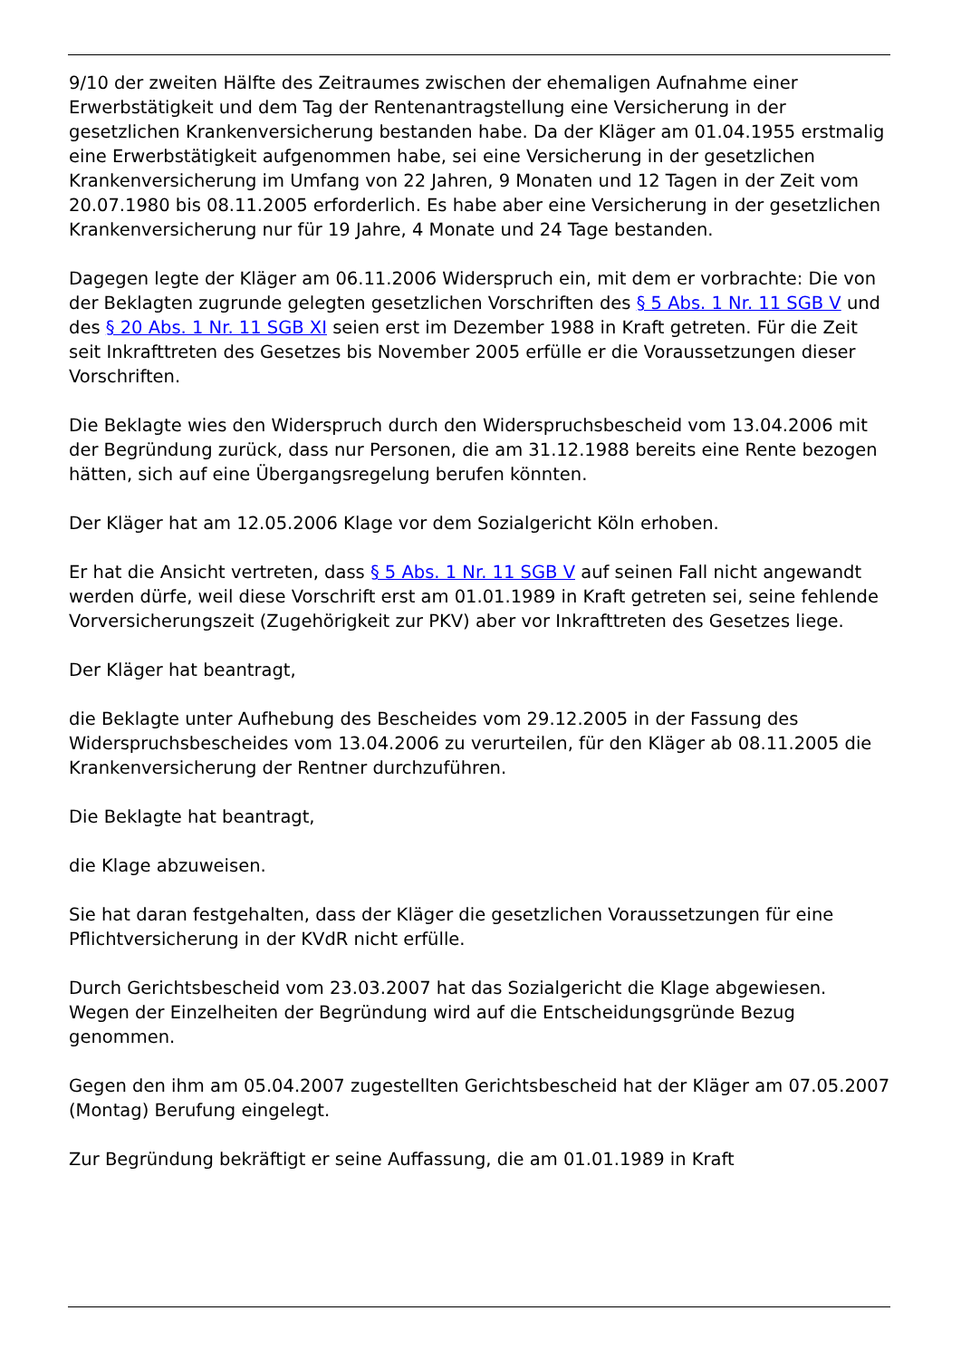9/10 der zweiten Hälfte des Zeitraumes zwischen der ehemaligen Aufnahme einer Erwerbstätigkeit und dem Tag der Rentenantragstellung eine Versicherung in der gesetzlichen Krankenversicherung bestanden habe. Da der Kläger am 01.04.1955 erstmalig eine Erwerbstätigkeit aufgenommen habe, sei eine Versicherung in der gesetzlichen Krankenversicherung im Umfang von 22 Jahren, 9 Monaten und 12 Tagen in der Zeit vom 20.07.1980 bis 08.11.2005 erforderlich. Es habe aber eine Versicherung in der gesetzlichen Krankenversicherung nur für 19 Jahre, 4 Monate und 24 Tage bestanden.
Dagegen legte der Kläger am 06.11.2006 Widerspruch ein, mit dem er vorbrachte: Die von der Beklagten zugrunde gelegten gesetzlichen Vorschriften des § 5 Abs. 1 Nr. 11 SGB V und des § 20 Abs. 1 Nr. 11 SGB XI seien erst im Dezember 1988 in Kraft getreten. Für die Zeit seit Inkrafttreten des Gesetzes bis November 2005 erfülle er die Voraussetzungen dieser Vorschriften.
Die Beklagte wies den Widerspruch durch den Widerspruchsbescheid vom 13.04.2006 mit der Begründung zurück, dass nur Personen, die am 31.12.1988 bereits eine Rente bezogen hätten, sich auf eine Übergangsregelung berufen könnten.
Der Kläger hat am 12.05.2006 Klage vor dem Sozialgericht Köln erhoben.
Er hat die Ansicht vertreten, dass § 5 Abs. 1 Nr. 11 SGB V auf seinen Fall nicht angewandt werden dürfe, weil diese Vorschrift erst am 01.01.1989 in Kraft getreten sei, seine fehlende Vorversicherungszeit (Zugehörigkeit zur PKV) aber vor Inkrafttreten des Gesetzes liege.
Der Kläger hat beantragt,
die Beklagte unter Aufhebung des Bescheides vom 29.12.2005 in der Fassung des Widerspruchsbescheides vom 13.04.2006 zu verurteilen, für den Kläger ab 08.11.2005 die Krankenversicherung der Rentner durchzuführen.
Die Beklagte hat beantragt,
die Klage abzuweisen.
Sie hat daran festgehalten, dass der Kläger die gesetzlichen Voraussetzungen für eine Pflichtversicherung in der KVdR nicht erfülle.
Durch Gerichtsbescheid vom 23.03.2007 hat das Sozialgericht die Klage abgewiesen. Wegen der Einzelheiten der Begründung wird auf die Entscheidungsgründe Bezug genommen.
Gegen den ihm am 05.04.2007 zugestellten Gerichtsbescheid hat der Kläger am 07.05.2007 (Montag) Berufung eingelegt.
Zur Begründung bekräftigt er seine Auffassung, die am 01.01.1989 in Kraft